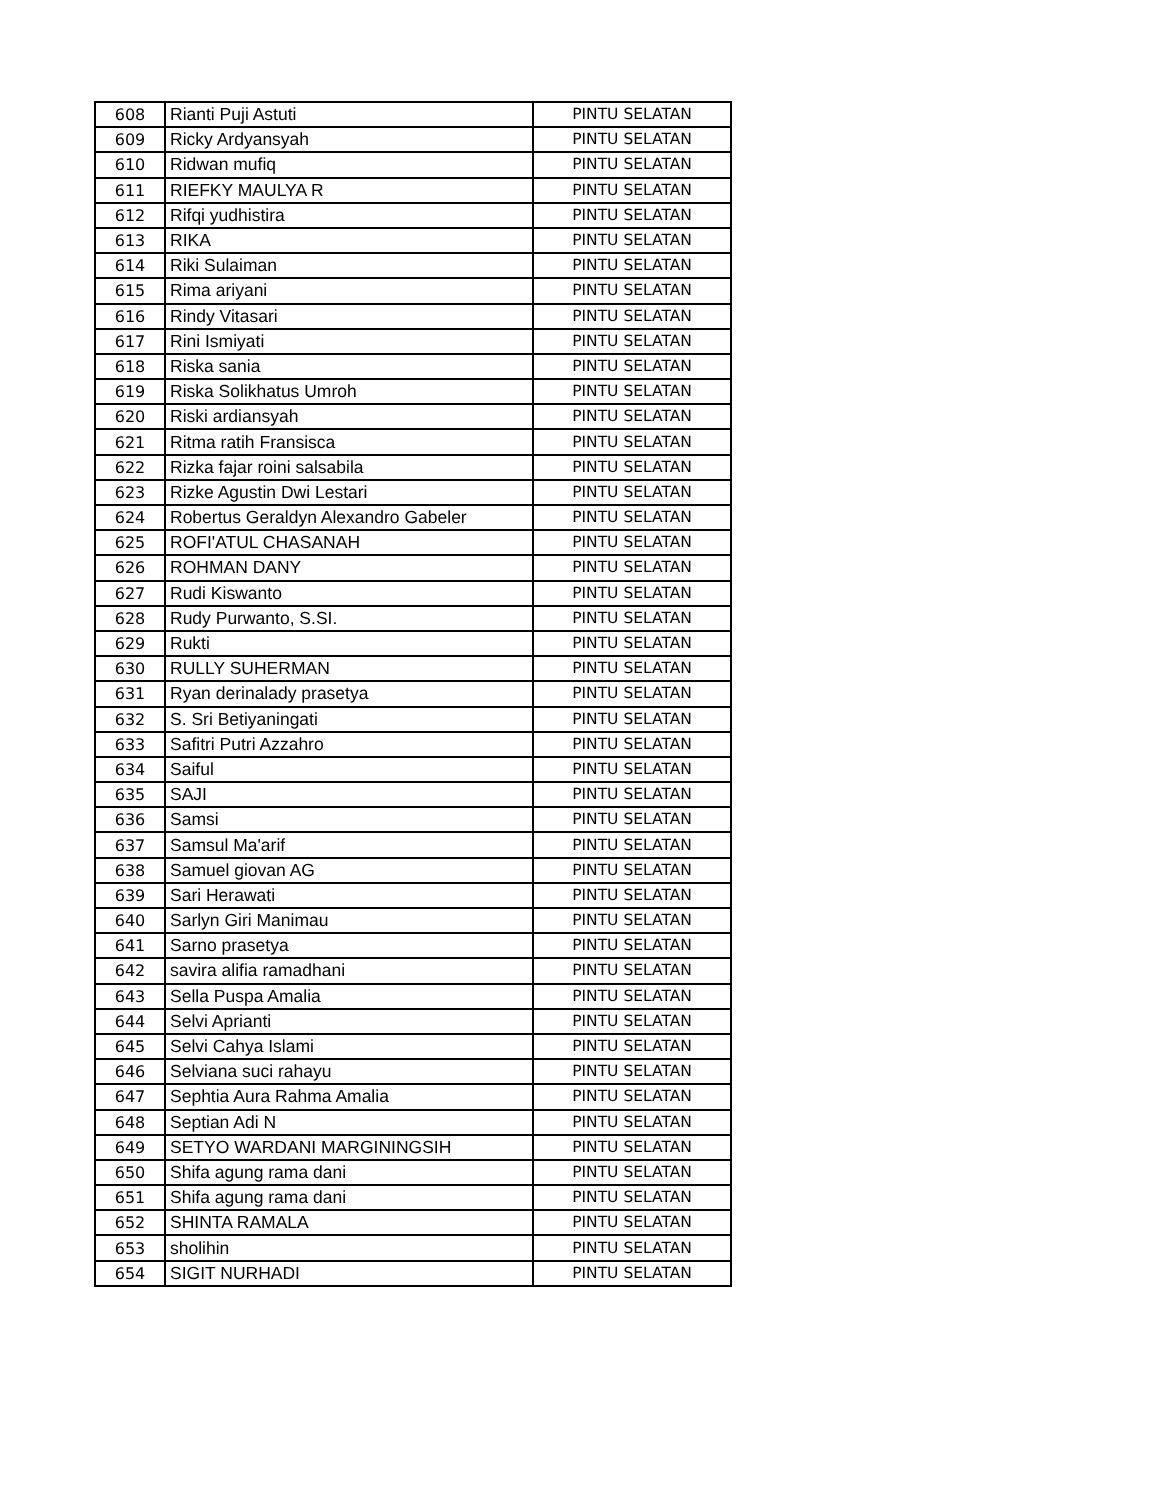| 608 | Rianti Puji Astuti | PINTU SELATAN |
| 609 | Ricky Ardyansyah | PINTU SELATAN |
| 610 | Ridwan mufiq | PINTU SELATAN |
| 611 | RIEFKY MAULYA R | PINTU SELATAN |
| 612 | Rifqi yudhistira | PINTU SELATAN |
| 613 | RIKA | PINTU SELATAN |
| 614 | Riki Sulaiman | PINTU SELATAN |
| 615 | Rima ariyani | PINTU SELATAN |
| 616 | Rindy Vitasari | PINTU SELATAN |
| 617 | Rini Ismiyati | PINTU SELATAN |
| 618 | Riska sania | PINTU SELATAN |
| 619 | Riska Solikhatus Umroh | PINTU SELATAN |
| 620 | Riski ardiansyah | PINTU SELATAN |
| 621 | Ritma ratih Fransisca | PINTU SELATAN |
| 622 | Rizka fajar roini salsabila | PINTU SELATAN |
| 623 | Rizke Agustin Dwi Lestari | PINTU SELATAN |
| 624 | Robertus Geraldyn Alexandro Gabeler | PINTU SELATAN |
| 625 | ROFI'ATUL CHASANAH | PINTU SELATAN |
| 626 | ROHMAN DANY | PINTU SELATAN |
| 627 | Rudi Kiswanto | PINTU SELATAN |
| 628 | Rudy Purwanto, S.SI. | PINTU SELATAN |
| 629 | Rukti | PINTU SELATAN |
| 630 | RULLY SUHERMAN | PINTU SELATAN |
| 631 | Ryan derinalady prasetya | PINTU SELATAN |
| 632 | S. Sri Betiyaningati | PINTU SELATAN |
| 633 | Safitri Putri Azzahro | PINTU SELATAN |
| 634 | Saiful | PINTU SELATAN |
| 635 | SAJI | PINTU SELATAN |
| 636 | Samsi | PINTU SELATAN |
| 637 | Samsul Ma'arif | PINTU SELATAN |
| 638 | Samuel giovan AG | PINTU SELATAN |
| 639 | Sari Herawati | PINTU SELATAN |
| 640 | Sarlyn Giri Manimau | PINTU SELATAN |
| 641 | Sarno prasetya | PINTU SELATAN |
| 642 | savira alifia ramadhani | PINTU SELATAN |
| 643 | Sella Puspa Amalia | PINTU SELATAN |
| 644 | Selvi Aprianti | PINTU SELATAN |
| 645 | Selvi Cahya Islami | PINTU SELATAN |
| 646 | Selviana suci rahayu | PINTU SELATAN |
| 647 | Sephtia Aura Rahma Amalia | PINTU SELATAN |
| 648 | Septian Adi N | PINTU SELATAN |
| 649 | SETYO WARDANI MARGININGSIH | PINTU SELATAN |
| 650 | Shifa agung rama dani | PINTU SELATAN |
| 651 | Shifa agung rama dani | PINTU SELATAN |
| 652 | SHINTA RAMALA | PINTU SELATAN |
| 653 | sholihin | PINTU SELATAN |
| 654 | SIGIT NURHADI | PINTU SELATAN |